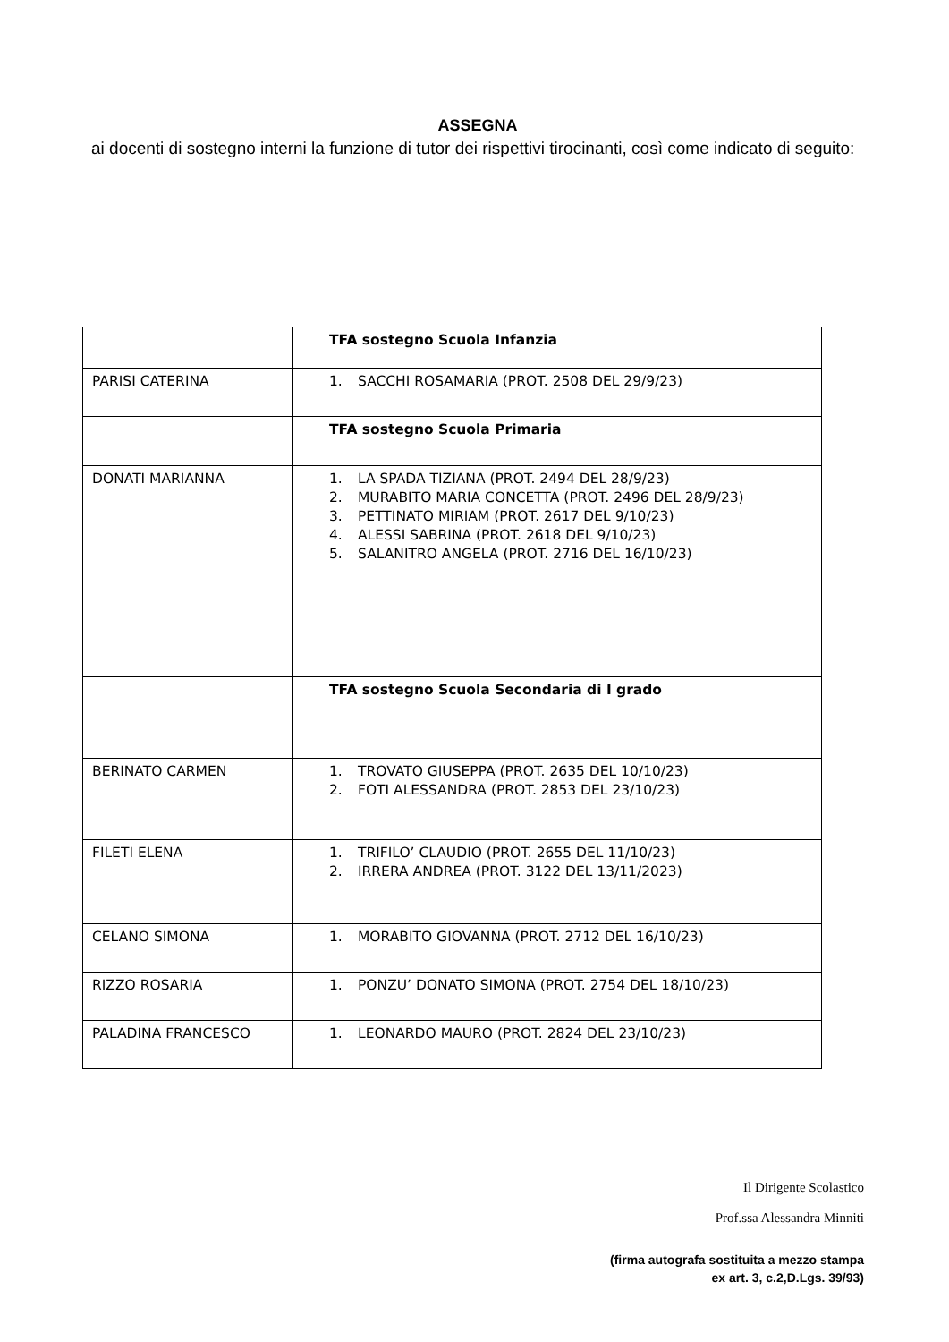ASSEGNA
ai docenti di sostegno interni la funzione di tutor dei rispettivi tirocinanti, così come indicato di seguito:
| | TFA sostegno Scuola Infanzia |
| PARISI CATERINA | 1. SACCHI ROSAMARIA (PROT. 2508 DEL 29/9/23) |
| | TFA sostegno Scuola Primaria |
| DONATI MARIANNA | 1. LA SPADA TIZIANA (PROT. 2494 DEL 28/9/23) 2. MURABITO MARIA CONCETTA (PROT. 2496 DEL 28/9/23) 3. PETTINATO MIRIAM (PROT. 2617 DEL 9/10/23) 4. ALESSI SABRINA (PROT. 2618 DEL 9/10/23) 5. SALANITRO ANGELA (PROT. 2716 DEL 16/10/23) |
| | TFA sostegno Scuola Secondaria di I grado |
| BERINATO CARMEN | 1. TROVATO GIUSEPPA (PROT. 2635 DEL 10/10/23) 2. FOTI ALESSANDRA (PROT. 2853 DEL 23/10/23) |
| FILETI ELENA | 1. TRIFILO’ CLAUDIO (PROT. 2655 DEL 11/10/23) 2. IRRERA ANDREA (PROT. 3122 DEL 13/11/2023) |
| CELANO SIMONA | 1. MORABITO GIOVANNA (PROT. 2712 DEL 16/10/23) |
| RIZZO ROSARIA | 1. PONZU’ DONATO SIMONA (PROT. 2754 DEL 18/10/23) |
| PALADINA FRANCESCO | 1. LEONARDO MAURO (PROT. 2824 DEL 23/10/23) |
Il Dirigente Scolastico
Prof.ssa Alessandra Minniti
(firma autografa sostituita a mezzo stampa
ex art. 3, c.2,D.Lgs. 39/93)